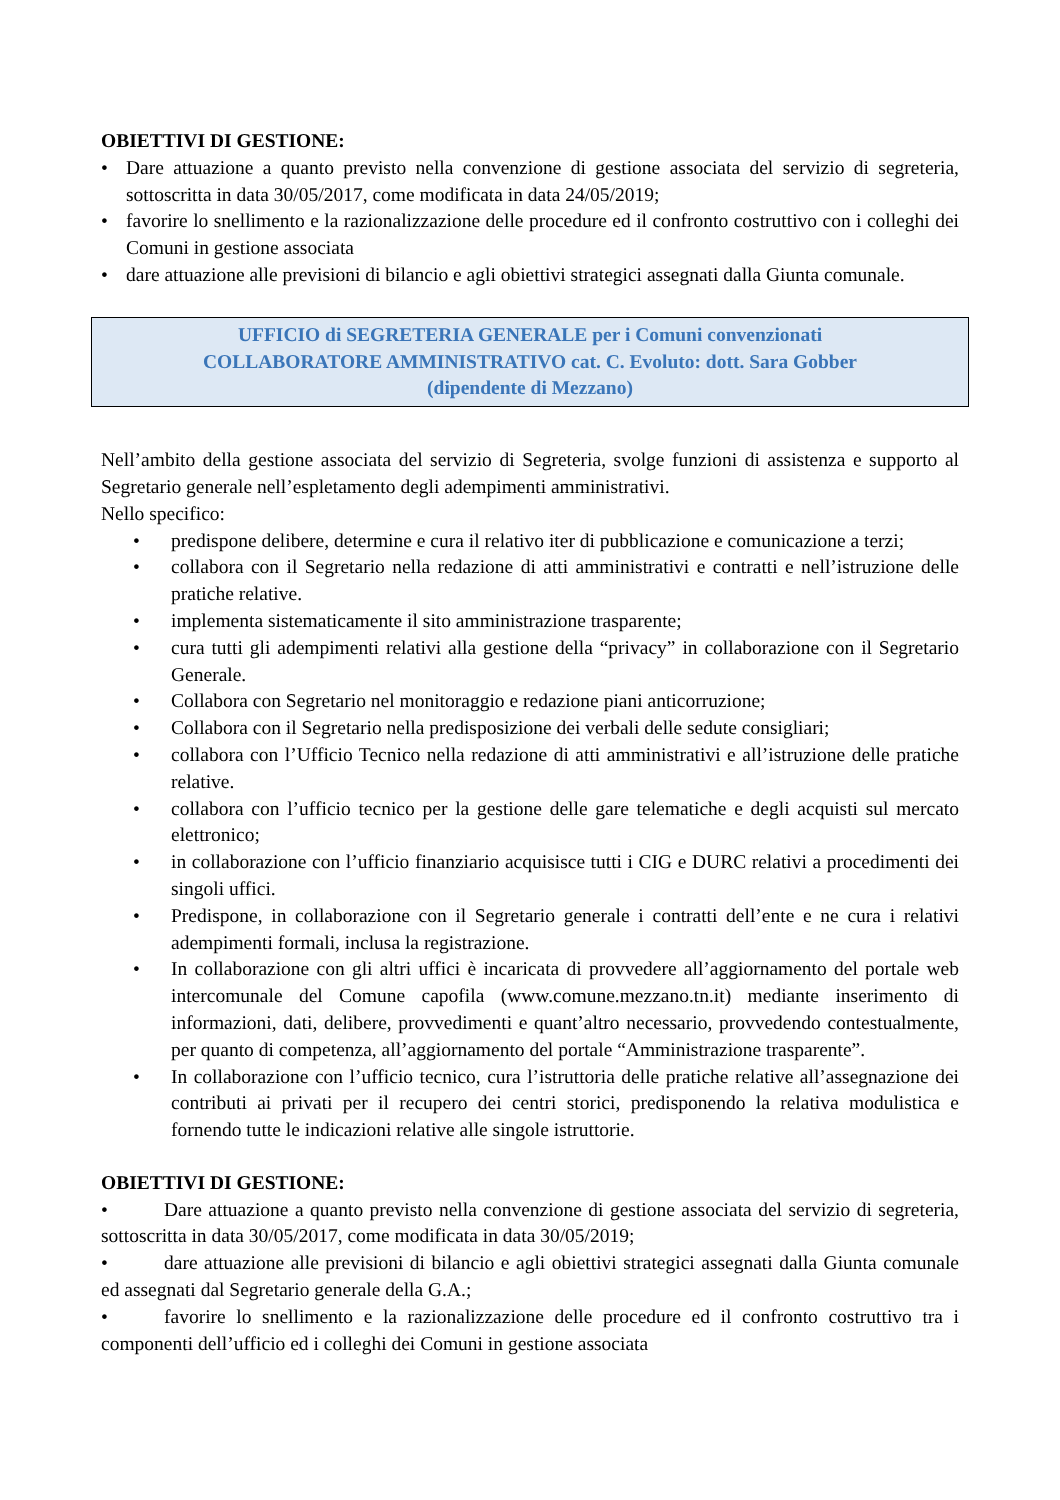OBIETTIVI DI GESTIONE:
• Dare attuazione a quanto previsto nella convenzione di gestione associata del servizio di segreteria, sottoscritta in data 30/05/2017, come modificata in data 24/05/2019;
• favorire lo snellimento e la razionalizzazione delle procedure ed il confronto costruttivo con i colleghi dei Comuni in gestione associata
• dare attuazione alle previsioni di bilancio e agli obiettivi strategici assegnati dalla Giunta comunale.
UFFICIO di SEGRETERIA GENERALE per i Comuni convenzionati
COLLABORATORE AMMINISTRATIVO cat. C. Evoluto: dott. Sara Gobber
(dipendente di Mezzano)
Nell’ambito della gestione associata del servizio di Segreteria, svolge funzioni di assistenza e supporto al Segretario generale nell’espletamento degli adempimenti amministrativi.
Nello specifico:
• predispone delibere, determine e cura il relativo iter di pubblicazione e comunicazione a terzi;
• collabora con il Segretario nella redazione di atti amministrativi e contratti e nell’istruzione delle pratiche relative.
• implementa sistematicamente il sito amministrazione trasparente;
• cura tutti gli adempimenti relativi alla gestione della “privacy” in collaborazione con il Segretario Generale.
• Collabora con Segretario nel monitoraggio e redazione piani anticorruzione;
• Collabora con il Segretario nella predisposizione dei verbali delle sedute consigliari;
• collabora con l’Ufficio Tecnico nella redazione di atti amministrativi e all’istruzione delle pratiche relative.
• collabora con l’ufficio tecnico per la gestione delle gare telematiche e degli acquisti sul mercato elettronico;
• in collaborazione con l’ufficio finanziario acquisisce tutti i CIG e DURC relativi a procedimenti dei singoli uffici.
• Predispone, in collaborazione con il Segretario generale i contratti dell’ente e ne cura i relativi adempimenti formali, inclusa la registrazione.
• In collaborazione con gli altri uffici è incaricata di provvedere all’aggiornamento del portale web intercomunale del Comune capofila (www.comune.mezzano.tn.it) mediante inserimento di informazioni, dati, delibere, provvedimenti e quant’altro necessario, provvedendo contestualmente, per quanto di competenza, all’aggiornamento del portale “Amministrazione trasparente”.
• In collaborazione con l’ufficio tecnico, cura l’istruttoria delle pratiche relative all’assegnazione dei contributi ai privati per il recupero dei centri storici, predisponendo la relativa modulistica e fornendo tutte le indicazioni relative alle singole istruttorie.
OBIETTIVI DI GESTIONE:
• Dare attuazione a quanto previsto nella convenzione di gestione associata del servizio di segreteria, sottoscritta in data 30/05/2017, come modificata in data 30/05/2019;
• dare attuazione alle previsioni di bilancio e agli obiettivi strategici assegnati dalla Giunta comunale ed assegnati dal Segretario generale della G.A.;
• favorire lo snellimento e la razionalizzazione delle procedure ed il confronto costruttivo tra i componenti dell’ufficio ed i colleghi dei Comuni in gestione associata